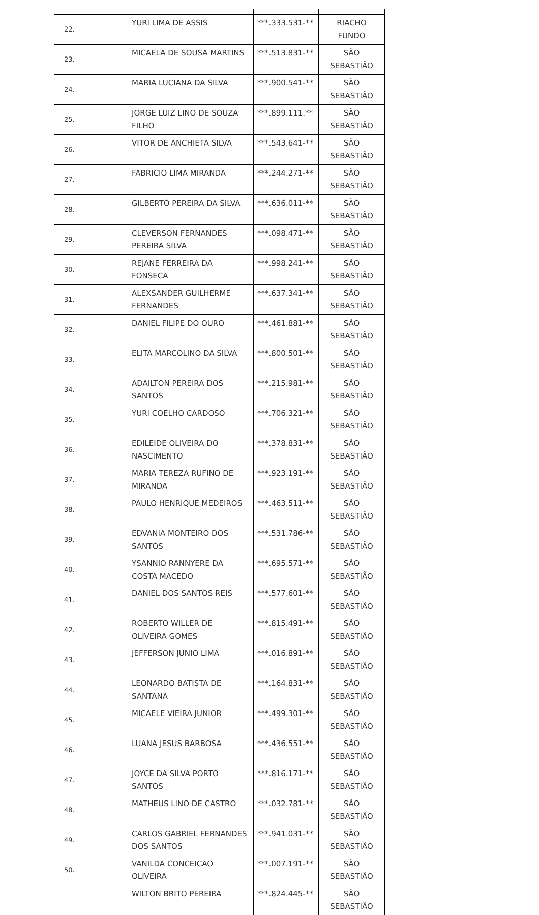| 22. | YURI LIMA DE ASSIS | ***.333.531-** | RIACHO FUNDO |
| 23. | MICAELA DE SOUSA MARTINS | ***.513.831-** | SÃO SEBASTIÃO |
| 24. | MARIA LUCIANA DA SILVA | ***.900.541-** | SÃO SEBASTIÃO |
| 25. | JORGE LUIZ LINO DE SOUZA FILHO | ***.899.111.** | SÃO SEBASTIÃO |
| 26. | VITOR DE ANCHIETA SILVA | ***.543.641-** | SÃO SEBASTIÃO |
| 27. | FABRICIO LIMA MIRANDA | ***.244.271-** | SÃO SEBASTIÃO |
| 28. | GILBERTO PEREIRA DA SILVA | ***.636.011-** | SÃO SEBASTIÃO |
| 29. | CLEVERSON FERNANDES PEREIRA SILVA | ***.098.471-** | SÃO SEBASTIÃO |
| 30. | REJANE FERREIRA DA FONSECA | ***.998.241-** | SÃO SEBASTIÃO |
| 31. | ALEXSANDER GUILHERME FERNANDES | ***.637.341-** | SÃO SEBASTIÃO |
| 32. | DANIEL FILIPE DO OURO | ***.461.881-** | SÃO SEBASTIÃO |
| 33. | ELITA MARCOLINO DA SILVA | ***.800.501-** | SÃO SEBASTIÃO |
| 34. | ADAILTON PEREIRA DOS SANTOS | ***.215.981-** | SÃO SEBASTIÃO |
| 35. | YURI COELHO CARDOSO | ***.706.321-** | SÃO SEBASTIÃO |
| 36. | EDILEIDE OLIVEIRA DO NASCIMENTO | ***.378.831-** | SÃO SEBASTIÃO |
| 37. | MARIA TEREZA RUFINO DE MIRANDA | ***.923.191-** | SÃO SEBASTIÃO |
| 38. | PAULO HENRIQUE MEDEIROS | ***.463.511-** | SÃO SEBASTIÃO |
| 39. | EDVANIA MONTEIRO DOS SANTOS | ***.531.786-** | SÃO SEBASTIÃO |
| 40. | YSANNIO RANNYERE DA COSTA MACEDO | ***.695.571-** | SÃO SEBASTIÃO |
| 41. | DANIEL DOS SANTOS REIS | ***.577.601-** | SÃO SEBASTIÃO |
| 42. | ROBERTO WILLER DE OLIVEIRA GOMES | ***.815.491-** | SÃO SEBASTIÃO |
| 43. | JEFFERSON JUNIO LIMA | ***.016.891-** | SÃO SEBASTIÃO |
| 44. | LEONARDO BATISTA DE SANTANA | ***.164.831-** | SÃO SEBASTIÃO |
| 45. | MICAELE VIEIRA JUNIOR | ***.499.301-** | SÃO SEBASTIÃO |
| 46. | LUANA JESUS BARBOSA | ***.436.551-** | SÃO SEBASTIÃO |
| 47. | JOYCE DA SILVA PORTO SANTOS | ***.816.171-** | SÃO SEBASTIÃO |
| 48. | MATHEUS LINO DE CASTRO | ***.032.781-** | SÃO SEBASTIÃO |
| 49. | CARLOS GABRIEL FERNANDES DOS SANTOS | ***.941.031-** | SÃO SEBASTIÃO |
| 50. | VANILDA CONCEICAO OLIVEIRA | ***.007.191-** | SÃO SEBASTIÃO |
| | WILTON BRITO PEREIRA | ***.824.445-** | SÃO SEBASTIÃO |